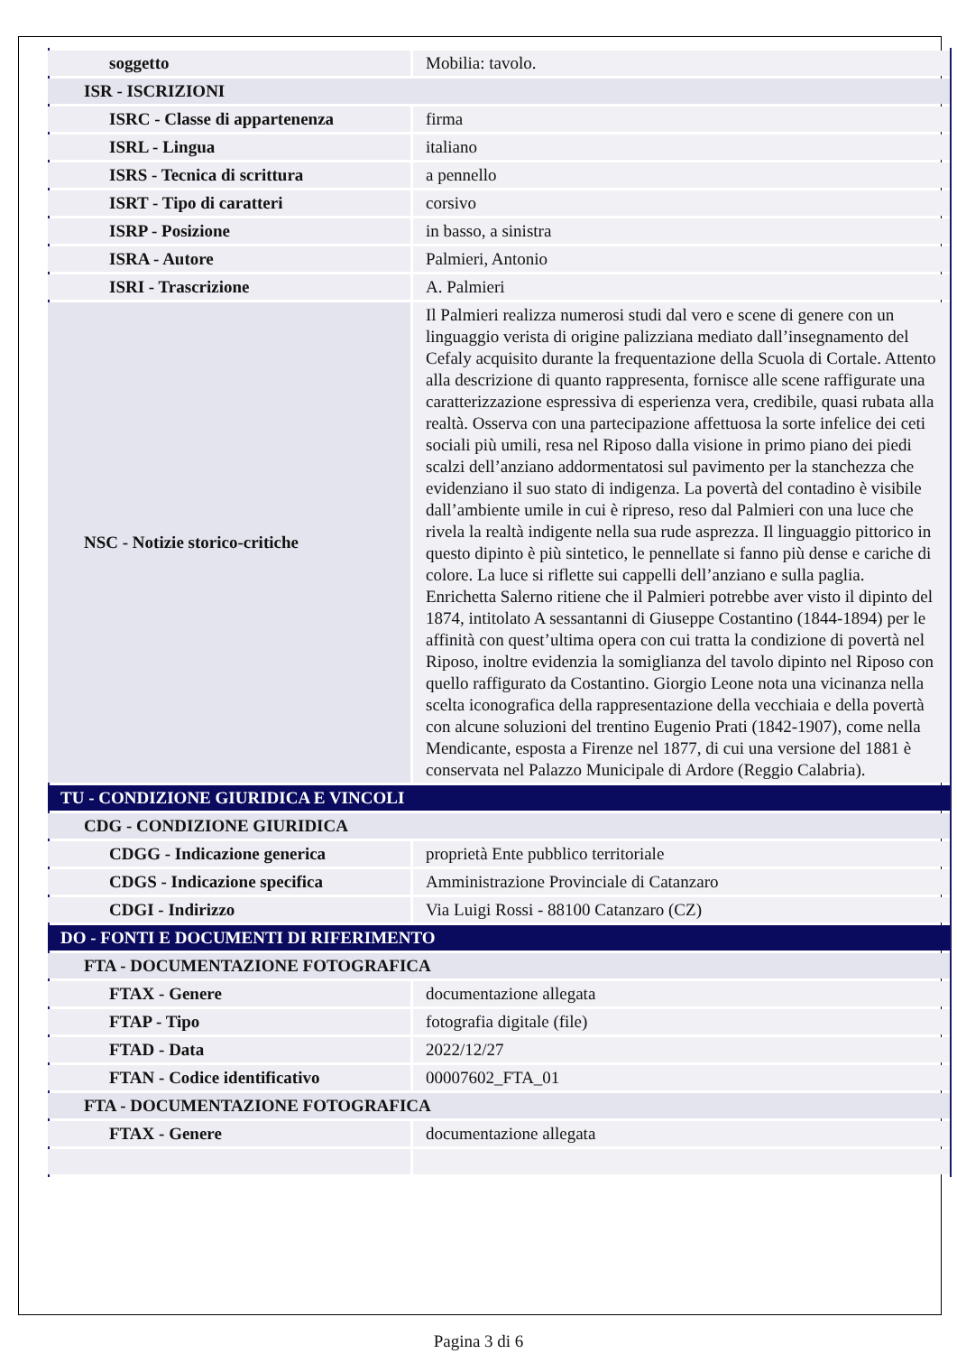| soggetto | Mobilia: tavolo. |
| ISR - ISCRIZIONI | |
| ISRC - Classe di appartenenza | firma |
| ISRL - Lingua | italiano |
| ISRS - Tecnica di scrittura | a pennello |
| ISRT - Tipo di caratteri | corsivo |
| ISRP - Posizione | in basso, a sinistra |
| ISRA - Autore | Palmieri, Antonio |
| ISRI - Trascrizione | A. Palmieri |
| NSC - Notizie storico-critiche | Il Palmieri realizza numerosi studi dal vero e scene di genere con un linguaggio verista di origine palizziana mediato dall’insegnamento del Cefaly acquisito durante la frequentazione della Scuola di Cortale. Attento alla descrizione di quanto rappresenta, fornisce alle scene raffigurate una caratterizzazione espressiva di esperienza vera, credibile, quasi rubata alla realtà. Osserva con una partecipazione affettuosa la sorte infelice dei ceti sociali più umili, resa nel Riposo dalla visione in primo piano dei piedi scalzi dell’anziano addormentatosi sul pavimento per la stanchezza che evidenziano il suo stato di indigenza. La povertà del contadino è visibile dall’ambiente umile in cui è ripreso, reso dal Palmieri con una luce che rivela la realtà indigente nella sua rude asprezza. Il linguaggio pittorico in questo dipinto è più sintetico, le pennellate si fanno più dense e cariche di colore. La luce si riflette sui cappelli dell’anziano e sulla paglia. Enrichetta Salerno ritiene che il Palmieri potrebbe aver visto il dipinto del 1874, intitolato A sessantanni di Giuseppe Costantino (1844-1894) per le affinità con quest’ultima opera con cui tratta la condizione di povertà nel Riposo, inoltre evidenzia la somiglianza del tavolo dipinto nel Riposo con quello raffigurato da Costantino. Giorgio Leone nota una vicinanza nella scelta iconografica della rappresentazione della vecchiaia e della povertà con alcune soluzioni del trentino Eugenio Prati (1842-1907), come nella Mendicante, esposta a Firenze nel 1877, di cui una versione del 1881 è conservata nel Palazzo Municipale di Ardore (Reggio Calabria). |
| TU - CONDIZIONE GIURIDICA E VINCOLI | |
| CDG - CONDIZIONE GIURIDICA | |
| CDGG - Indicazione generica | proprietà Ente pubblico territoriale |
| CDGS - Indicazione specifica | Amministrazione Provinciale di Catanzaro |
| CDGI - Indirizzo | Via Luigi Rossi - 88100 Catanzaro (CZ) |
| DO - FONTI E DOCUMENTI DI RIFERIMENTO | |
| FTA - DOCUMENTAZIONE FOTOGRAFICA | |
| FTAX - Genere | documentazione allegata |
| FTAP - Tipo | fotografia digitale (file) |
| FTAD - Data | 2022/12/27 |
| FTAN - Codice identificativo | 00007602_FTA_01 |
| FTA - DOCUMENTAZIONE FOTOGRAFICA | |
| FTAX - Genere | documentazione allegata |
Pagina 3 di 6